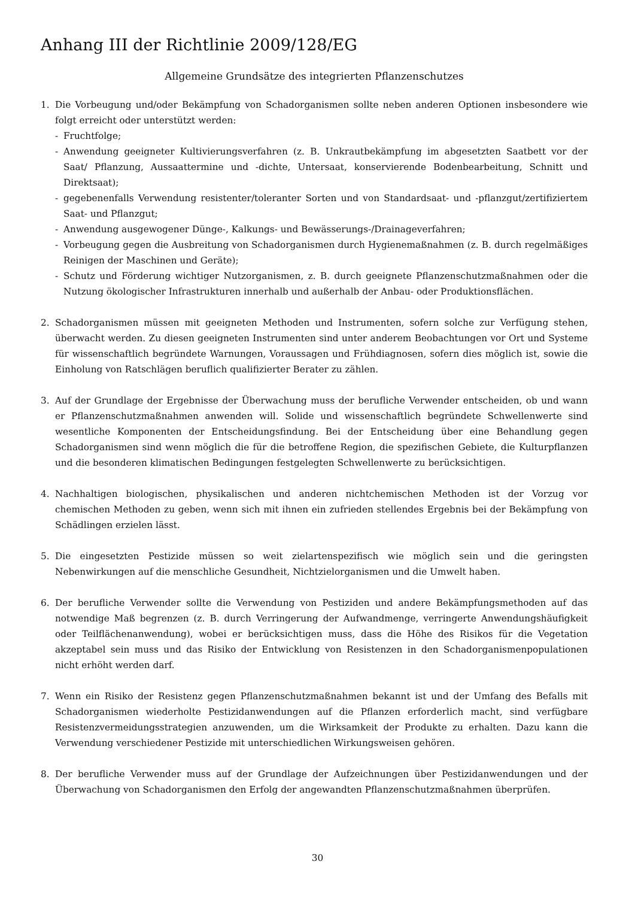Anhang III der Richtlinie 2009/128/EG
Allgemeine Grundsätze des integrierten Pflanzenschutzes
1. Die Vorbeugung und/oder Bekämpfung von Schadorganismen sollte neben anderen Optionen insbesondere wie folgt erreicht oder unterstützt werden:
- Fruchtfolge;
- Anwendung geeigneter Kultivierungsverfahren (z. B. Unkrautbekämpfung im abgesetzten Saatbett vor der Saat/ Pflanzung, Aussaattermine und -dichte, Untersaat, konservierende Bodenbearbeitung, Schnitt und Direktsaat);
- gegebenenfalls Verwendung resistenter/toleranter Sorten und von Standardsaat- und -pflanzgut/zertifiziertem Saat- und Pflanzgut;
- Anwendung ausgewogener Dünge-, Kalkungs- und Bewässerungs-/Drainageverfahren;
- Vorbeugung gegen die Ausbreitung von Schadorganismen durch Hygienemaßnahmen (z. B. durch regelmäßiges Reinigen der Maschinen und Geräte);
- Schutz und Förderung wichtiger Nutzorganismen, z. B. durch geeignete Pflanzenschutzmaßnahmen oder die Nutzung ökologischer Infrastrukturen innerhalb und außerhalb der Anbau- oder Produktionsflächen.
2. Schadorganismen müssen mit geeigneten Methoden und Instrumenten, sofern solche zur Verfügung stehen, überwacht werden. Zu diesen geeigneten Instrumenten sind unter anderem Beobachtungen vor Ort und Systeme für wissenschaftlich begründete Warnungen, Voraussagen und Frühdiagnosen, sofern dies möglich ist, sowie die Einholung von Ratschlägen beruflich qualifizierter Berater zu zählen.
3. Auf der Grundlage der Ergebnisse der Überwachung muss der berufliche Verwender entscheiden, ob und wann er Pflanzenschutzmaßnahmen anwenden will. Solide und wissenschaftlich begründete Schwellenwerte sind wesentliche Komponenten der Entscheidungsfindung. Bei der Entscheidung über eine Behandlung gegen Schadorganismen sind wenn möglich die für die betroffene Region, die spezifischen Gebiete, die Kulturpflanzen und die besonderen klimatischen Bedingungen festgelegten Schwellenwerte zu berücksichtigen.
4. Nachhaltigen biologischen, physikalischen und anderen nichtchemischen Methoden ist der Vorzug vor chemischen Methoden zu geben, wenn sich mit ihnen ein zufrieden stellendes Ergebnis bei der Bekämpfung von Schädlingen erzielen lässt.
5. Die eingesetzten Pestizide müssen so weit zielartenspezifisch wie möglich sein und die geringsten Nebenwirkungen auf die menschliche Gesundheit, Nichtzielorganismen und die Umwelt haben.
6. Der berufliche Verwender sollte die Verwendung von Pestiziden und andere Bekämpfungsmethoden auf das notwendige Maß begrenzen (z. B. durch Verringerung der Aufwandmenge, verringerte Anwendungshäufigkeit oder Teilflächenanwendung), wobei er berücksichtigen muss, dass die Höhe des Risikos für die Vegetation akzeptabel sein muss und das Risiko der Entwicklung von Resistenzen in den Schadorganismenpopulationen nicht erhöht werden darf.
7. Wenn ein Risiko der Resistenz gegen Pflanzenschutzmaßnahmen bekannt ist und der Umfang des Befalls mit Schadorganismen wiederholte Pestizidanwendungen auf die Pflanzen erforderlich macht, sind verfügbare Resistenzvermeidungsstrategien anzuwenden, um die Wirksamkeit der Produkte zu erhalten. Dazu kann die Verwendung verschiedener Pestizide mit unterschiedlichen Wirkungsweisen gehören.
8. Der berufliche Verwender muss auf der Grundlage der Aufzeichnungen über Pestizidanwendungen und der Überwachung von Schadorganismen den Erfolg der angewandten Pflanzenschutzmaßnahmen überprüfen.
30